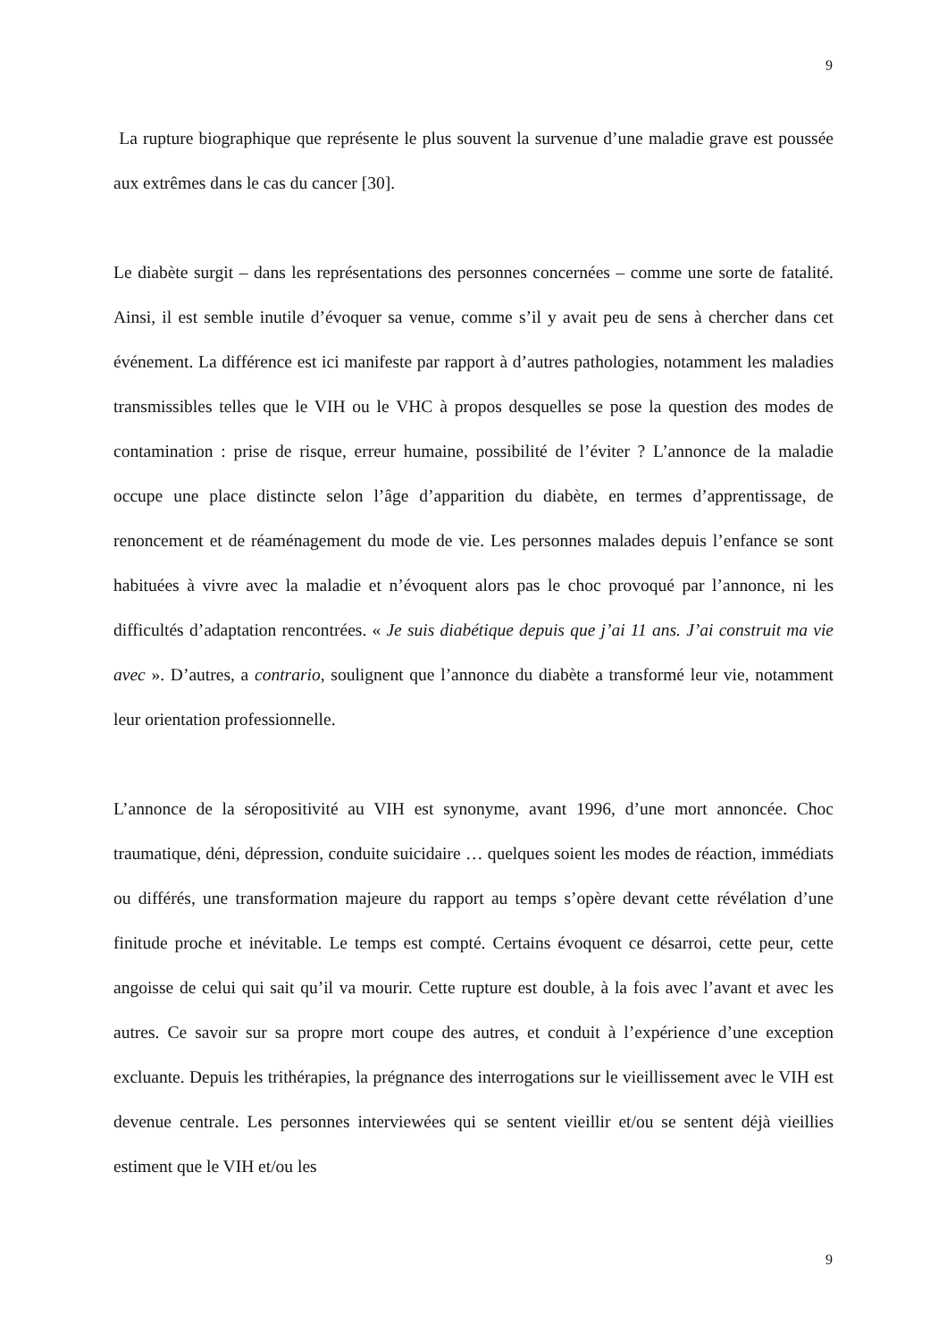9
La rupture biographique que représente le plus souvent la survenue d’une maladie grave est poussée aux extrêmes dans le cas du cancer [30].
Le diabète surgit – dans les représentations des personnes concernées – comme une sorte de fatalité. Ainsi, il est semble inutile d’évoquer sa venue, comme s’il y avait peu de sens à chercher dans cet événement. La différence est ici manifeste par rapport à d’autres pathologies, notamment les maladies transmissibles telles que le VIH ou le VHC à propos desquelles se pose la question des modes de contamination : prise de risque, erreur humaine, possibilité de l’éviter ? L’annonce de la maladie occupe une place distincte selon l’âge d’apparition du diabète, en termes d’apprentissage, de renoncement et de réaménagement du mode de vie. Les personnes malades depuis l’enfance se sont habituées à vivre avec la maladie et n’évoquent alors pas le choc provoqué par l’annonce, ni les difficultés d’adaptation rencontrées. « Je suis diabétique depuis que j’ai 11 ans. J’ai construit ma vie avec ». D’autres, a contrario, soulignent que l’annonce du diabète a transformé leur vie, notamment leur orientation professionnelle.
L’annonce de la séropositivité au VIH est synonyme, avant 1996, d’une mort annoncée. Choc traumatique, déni, dépression, conduite suicidaire … quelques soient les modes de réaction, immédiats ou différés, une transformation majeure du rapport au temps s’opère devant cette révélation d’une finitude proche et inévitable. Le temps est compté. Certains évoquent ce désarroi, cette peur, cette angoisse de celui qui sait qu’il va mourir. Cette rupture est double, à la fois avec l’avant et avec les autres. Ce savoir sur sa propre mort coupe des autres, et conduit à l’expérience d’une exception excluante. Depuis les trithérapies, la prégnance des interrogations sur le vieillissement avec le VIH est devenue centrale. Les personnes interviewées qui se sentent vieillir et/ou se sentent déjà vieillies estiment que le VIH et/ou les
9